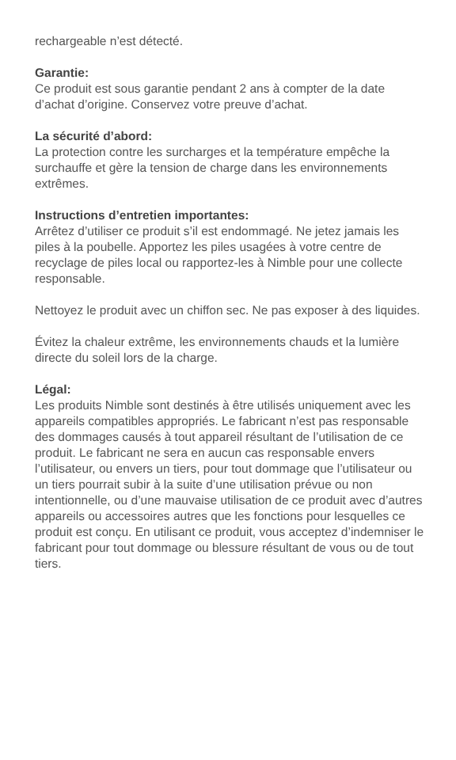rechargeable n’est détecté.
Garantie:
Ce produit est sous garantie pendant 2 ans à compter de la date d’achat d’origine. Conservez votre preuve d’achat.
La sécurité d’abord:
La protection contre les surcharges et la température empêche la surchauffe et gère la tension de charge dans les environnements extrêmes.
Instructions d’entretien importantes:
Arrêtez d’utiliser ce produit s’il est endommagé. Ne jetez jamais les piles à la poubelle. Apportez les piles usagées à votre centre de recyclage de piles local ou rapportez-les à Nimble pour une collecte responsable.
Nettoyez le produit avec un chiffon sec. Ne pas exposer à des liquides.
Évitez la chaleur extrême, les environnements chauds et la lumière directe du soleil lors de la charge.
Légal:
Les produits Nimble sont destinés à être utilisés uniquement avec les appareils compatibles appropriés. Le fabricant n’est pas responsable des dommages causés à tout appareil résultant de l’utilisation de ce produit. Le fabricant ne sera en aucun cas responsable envers l’utilisateur, ou envers un tiers, pour tout dommage que l’utilisateur ou un tiers pourrait subir à la suite d’une utilisation prévue ou non intentionnelle, ou d’une mauvaise utilisation de ce produit avec d’autres appareils ou accessoires autres que les fonctions pour lesquelles ce produit est conçu. En utilisant ce produit, vous acceptez d’indemniser le fabricant pour tout dommage ou blessure résultant de vous ou de tout tiers.